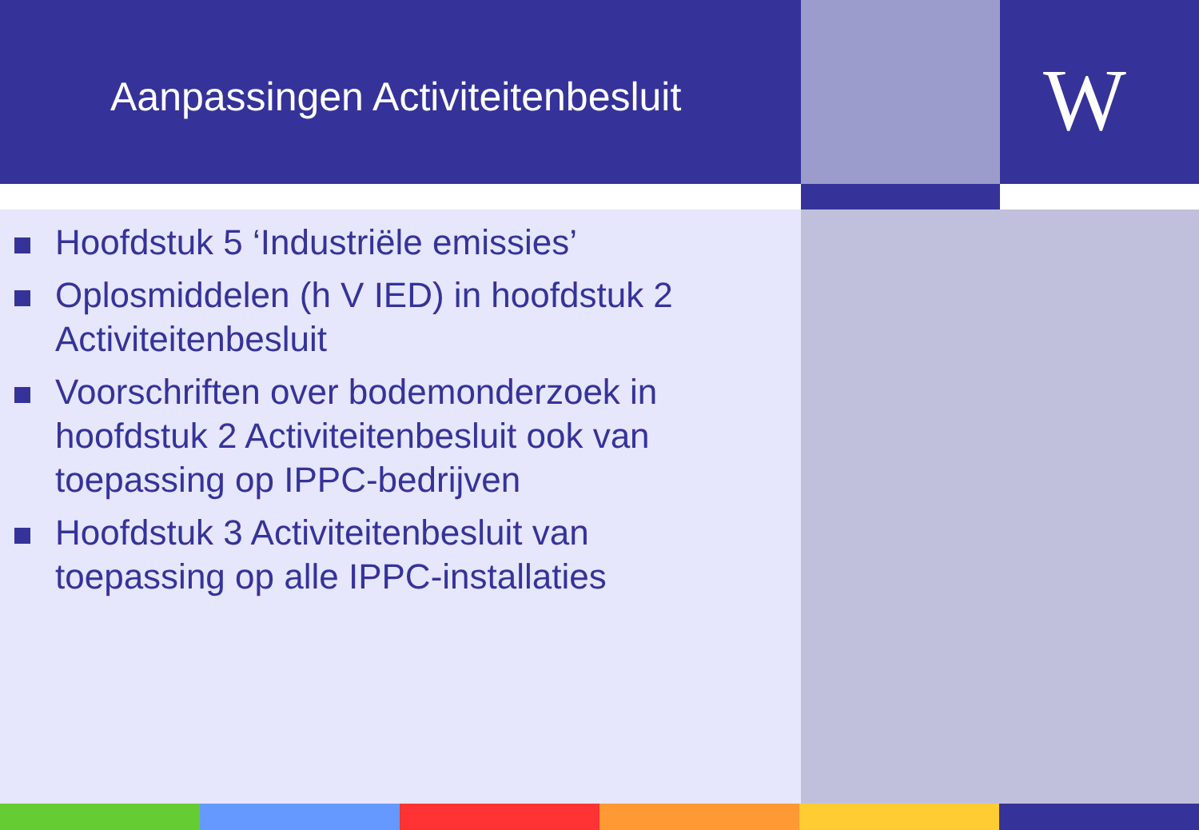Aanpassingen Activiteitenbesluit
W
Hoofdstuk 5 ‘Industriële emissies’
Oplosmiddelen (h V IED) in hoofdstuk 2 Activiteitenbesluit
Voorschriften over bodemonderzoek in hoofdstuk 2 Activiteitenbesluit ook van toepassing op IPPC-bedrijven
Hoofdstuk 3 Activiteitenbesluit van toepassing op alle IPPC-installaties